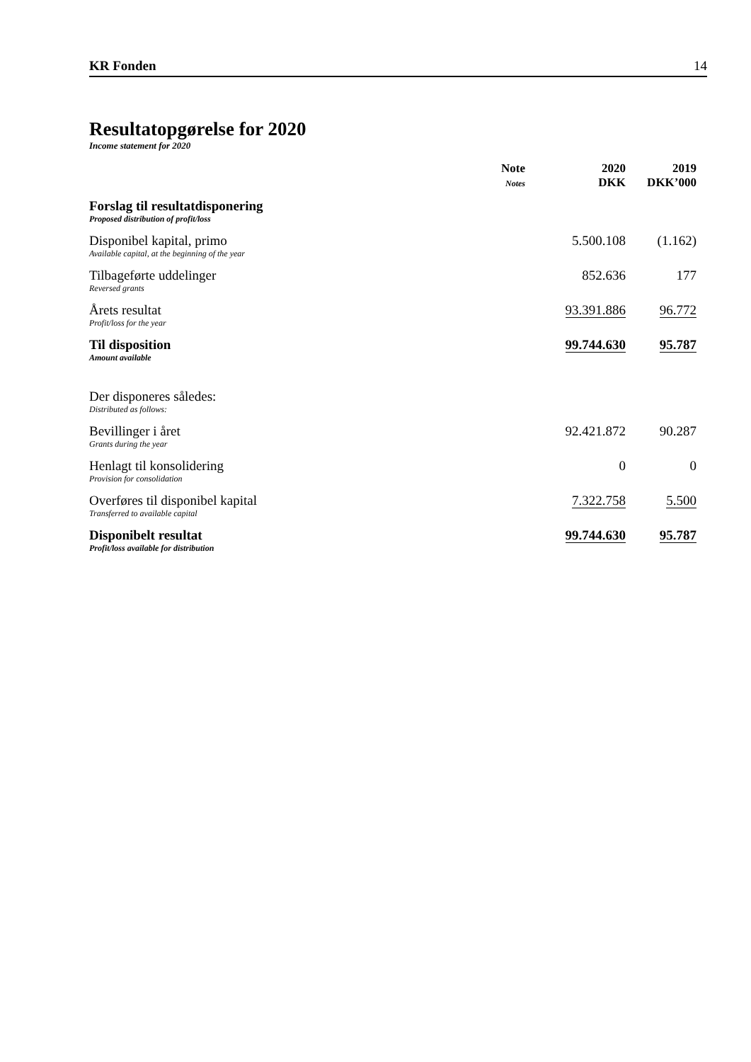KR Fonden 14
Resultatopgørelse for 2020
Income statement for 2020
| | Note Notes | 2020 DKK | 2019 DKK’000 |
| --- | --- | --- | --- |
| Forslag til resultatdisponering Proposed distribution of profit/loss | | | |
| Disponibel kapital, primo Available capital, at the beginning of the year | | 5.500.108 | (1.162) |
| Tilbageførte uddelinger Reversed grants | | 852.636 | 177 |
| Årets resultat Profit/loss for the year | | 93.391.886 | 96.772 |
| Til disposition Amount available | | 99.744.630 | 95.787 |
| Der disponeres således: Distributed as follows: | | | |
| Bevillinger i året Grants during the year | | 92.421.872 | 90.287 |
| Henlagt til konsolidering Provision for consolidation | | 0 | 0 |
| Overføres til disponibel kapital Transferred to available capital | | 7.322.758 | 5.500 |
| Disponibelt resultat Profit/loss available for distribution | | 99.744.630 | 95.787 |